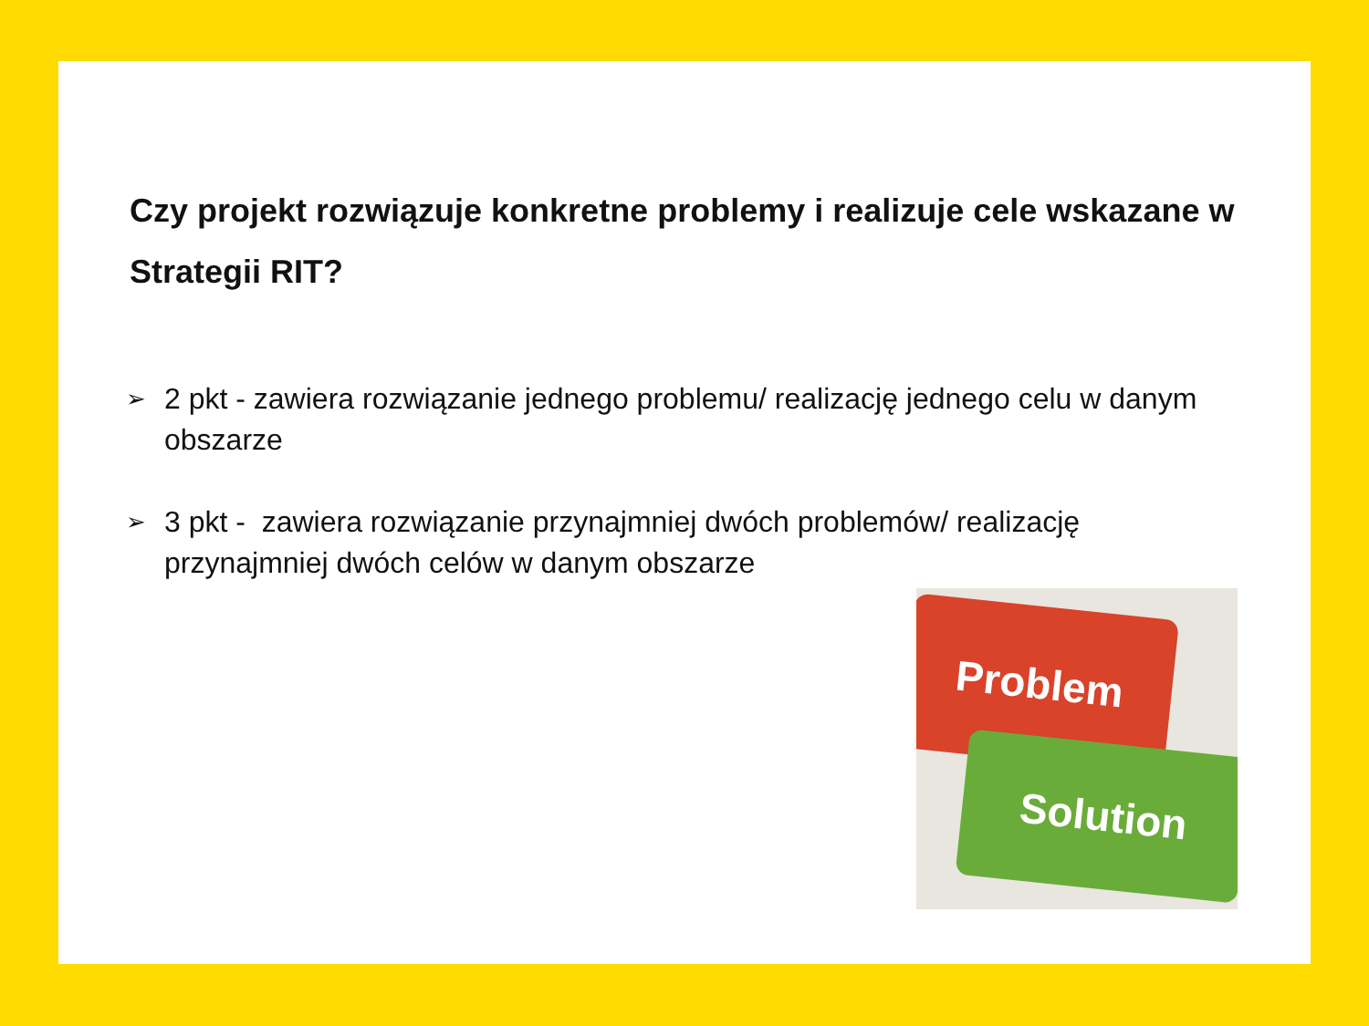Czy projekt rozwiązuje konkretne problemy i realizuje cele wskazane w Strategii RIT?
➢ 2 pkt - zawiera rozwiązanie jednego problemu/ realizację jednego celu w danym obszarze
➢ 3 pkt - zawiera rozwiązanie przynajmniej dwóch problemów/ realizację przynajmniej dwóch celów w danym obszarze
Problem
Solution